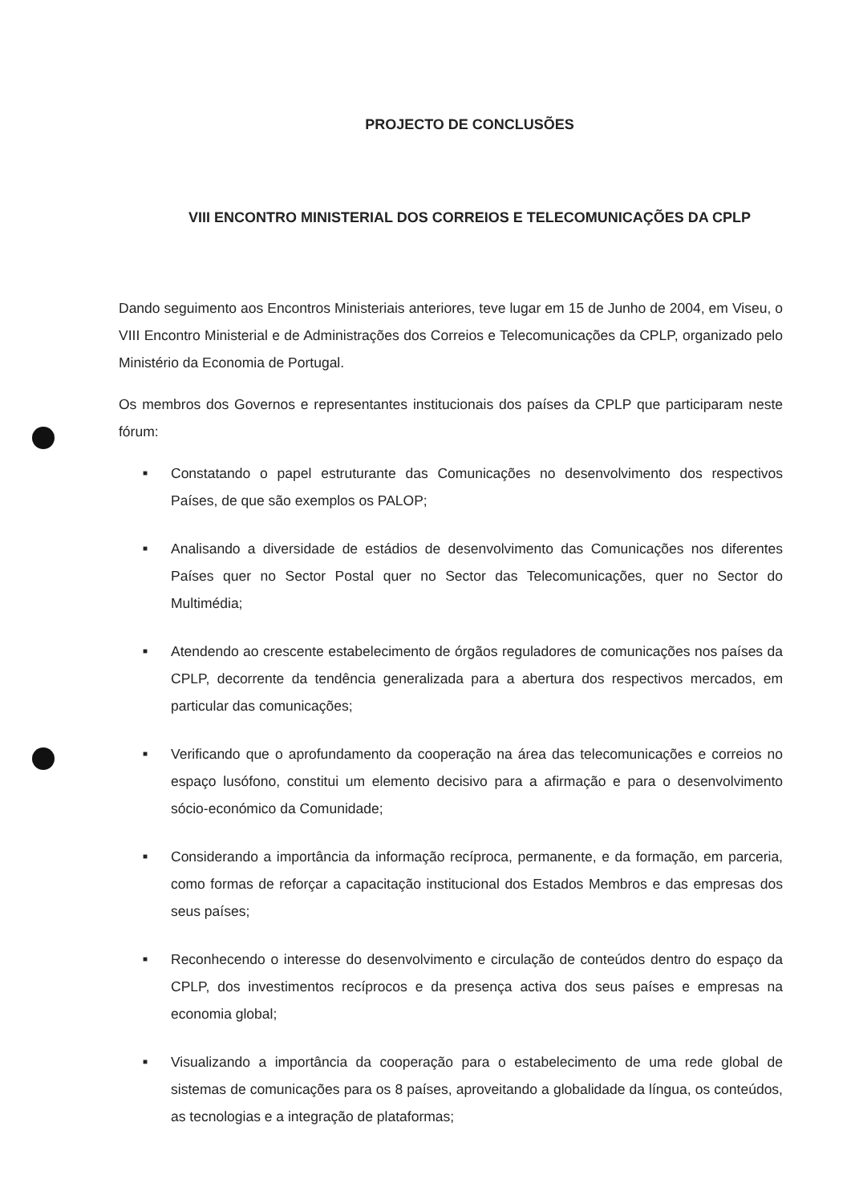PROJECTO DE CONCLUSÕES
VIII ENCONTRO MINISTERIAL DOS CORREIOS E TELECOMUNICAÇÕES DA CPLP
Dando seguimento aos Encontros Ministeriais anteriores, teve lugar em 15 de Junho de 2004, em Viseu, o VIII Encontro Ministerial e de Administrações dos Correios e Telecomunicações da CPLP, organizado pelo Ministério da Economia de Portugal.
Os membros dos Governos e representantes institucionais dos países da CPLP que participaram neste fórum:
■ Constatando o papel estruturante das Comunicações no desenvolvimento dos respectivos Países, de que são exemplos os PALOP;
■ Analisando a diversidade de estádios de desenvolvimento das Comunicações nos diferentes Países quer no Sector Postal quer no Sector das Telecomunicações, quer no Sector do Multimédia;
■ Atendendo ao crescente estabelecimento de órgãos reguladores de comunicações nos países da CPLP, decorrente da tendência generalizada para a abertura dos respectivos mercados, em particular das comunicações;
■ Verificando que o aprofundamento da cooperação na área das telecomunicações e correios no espaço lusófono, constitui um elemento decisivo para a afirmação e para o desenvolvimento sócio-económico da Comunidade;
■ Considerando a importância da informação recíproca, permanente, e da formação, em parceria, como formas de reforçar a capacitação institucional dos Estados Membros e das empresas dos seus países;
■ Reconhecendo o interesse do desenvolvimento e circulação de conteúdos dentro do espaço da CPLP, dos investimentos recíprocos e da presença activa dos seus países e empresas na economia global;
■ Visualizando a importância da cooperação para o estabelecimento de uma rede global de sistemas de comunicações para os 8 países, aproveitando a globalidade da língua, os conteúdos, as tecnologias e a integração de plataformas;